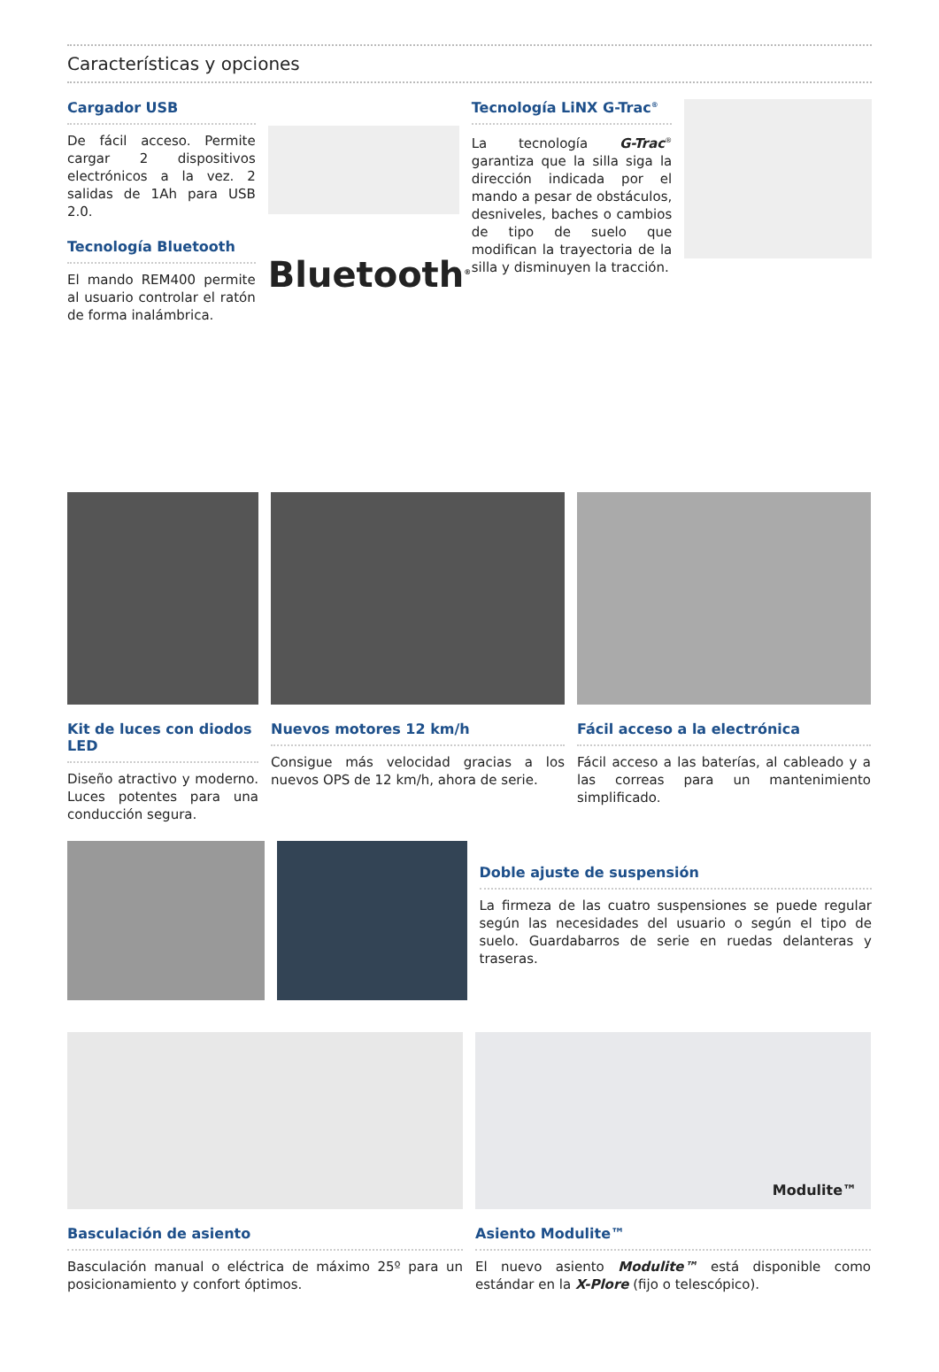Características y opciones
Cargador USB
De fácil acceso. Permite cargar 2 dispositivos electrónicos a la vez. 2 salidas de 1Ah para USB 2.0.
Tecnología Bluetooth
El mando REM400 permite al usuario controlar el ratón de forma inalámbrica.
Bluetooth<sup>®</sup>
Tecnología LiNX G-Trac<sup>®</sup>
La tecnología G-Trac<sup>®</sup> garantiza que la silla siga la dirección indicada por el mando a pesar de obstáculos, desniveles, baches o cambios de tipo de suelo que modifican la trayectoria de la silla y disminuyen la tracción.
Kit de luces con diodos LED
Diseño atractivo y moderno. Luces potentes para una conducción segura.
Nuevos motores 12 km/h
Consigue más velocidad gracias a los nuevos OPS de 12 km/h, ahora de serie.
Fácil acceso a la electrónica
Fácil acceso a las baterías, al cableado y a las correas para un mantenimiento simplificado.
Doble ajuste de suspensión
La firmeza de las cuatro suspensiones se puede regular según las necesidades del usuario o según el tipo de suelo. Guardabarros de serie en ruedas delanteras y traseras.
Basculación de asiento
Basculación manual o eléctrica de máximo 25º para un posicionamiento y confort óptimos.
Modulite™
Asiento Modulite™
El nuevo asiento Modulite™ está disponible como estándar en la X-Plore (fijo o telescópico).